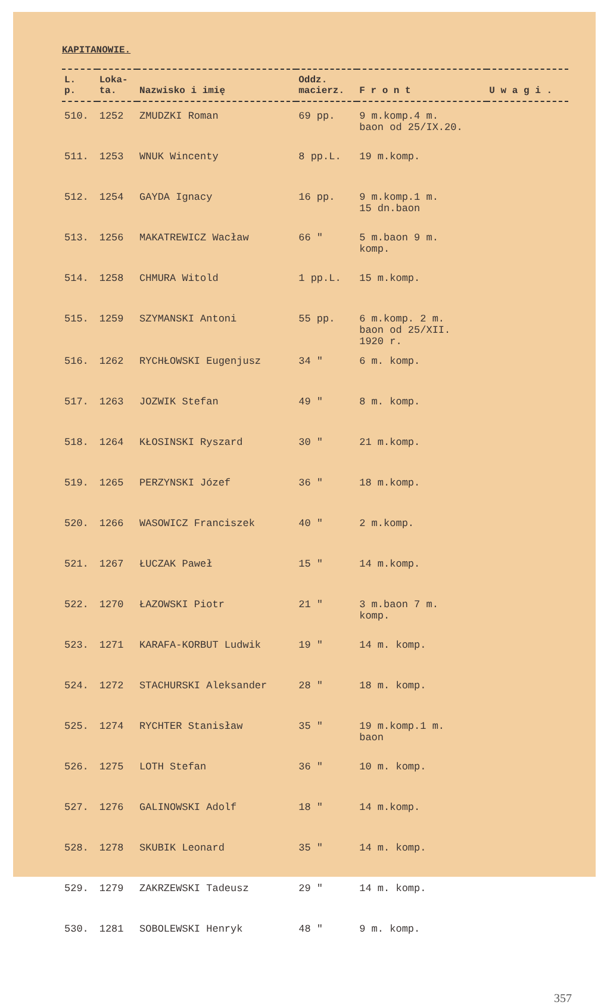KAPITANOWIE.
| L. p. | Loka- ta. | Nazwisko i imię | Oddz. macierz. | F r o n t | U w a g i . |
| --- | --- | --- | --- | --- | --- |
| 510. | 1252 | ZMUDZKI Roman | 69 pp. | 9 m.komp.4 m. baon od 25/IX.20. | |
| 511. | 1253 | WNUK Wincenty | 8 pp.L. | 19 m.komp. | |
| 512. | 1254 | GAYDA Ignacy | 16 pp. | 9 m.komp.1 m. 15 dn.baon | |
| 513. | 1256 | MAKATREWICZ Wacław | 66 " | 5 m.baon 9 m. komp. | |
| 514. | 1258 | CHMURA Witold | 1 pp.L. | 15 m.komp. | |
| 515. | 1259 | SZYMANSKI Antoni | 55 pp. | 6 m.komp. 2 m. baon od 25/XII. 1920 r. | |
| 516. | 1262 | RYCHŁOWSKI Eugenjusz | 34 " | 6 m. komp. | |
| 517. | 1263 | JOZWIK Stefan | 49 " | 8 m. komp. | |
| 518. | 1264 | KŁOSINSKI Ryszard | 30 " | 21 m.komp. | |
| 519. | 1265 | PERZYNSKI Józef | 36 " | 18 m.komp. | |
| 520. | 1266 | WASOWICZ Franciszek | 40 " | 2 m.komp. | |
| 521. | 1267 | ŁUCZAK Paweł | 15 " | 14 m.komp. | |
| 522. | 1270 | ŁAZOWSKI Piotr | 21 " | 3 m.baon 7 m. komp. | |
| 523. | 1271 | KARAFA-KORBUT Ludwik | 19 " | 14 m. komp. | |
| 524. | 1272 | STACHURSKI Aleksander | 28 " | 18 m. komp. | |
| 525. | 1274 | RYCHTER Stanisław | 35 " | 19 m.komp.1 m. baon | |
| 526. | 1275 | LOTH Stefan | 36 " | 10 m. komp. | |
| 527. | 1276 | GALINOWSKI Adolf | 18 " | 14 m.komp. | |
| 528. | 1278 | SKUBIK Leonard | 35 " | 14 m. komp. | |
| 529. | 1279 | ZAKRZEWSKI Tadeusz | 29 " | 14 m. komp. | |
| 530. | 1281 | SOBOLEWSKI Henryk | 48 " | 9 m. komp. | |
357